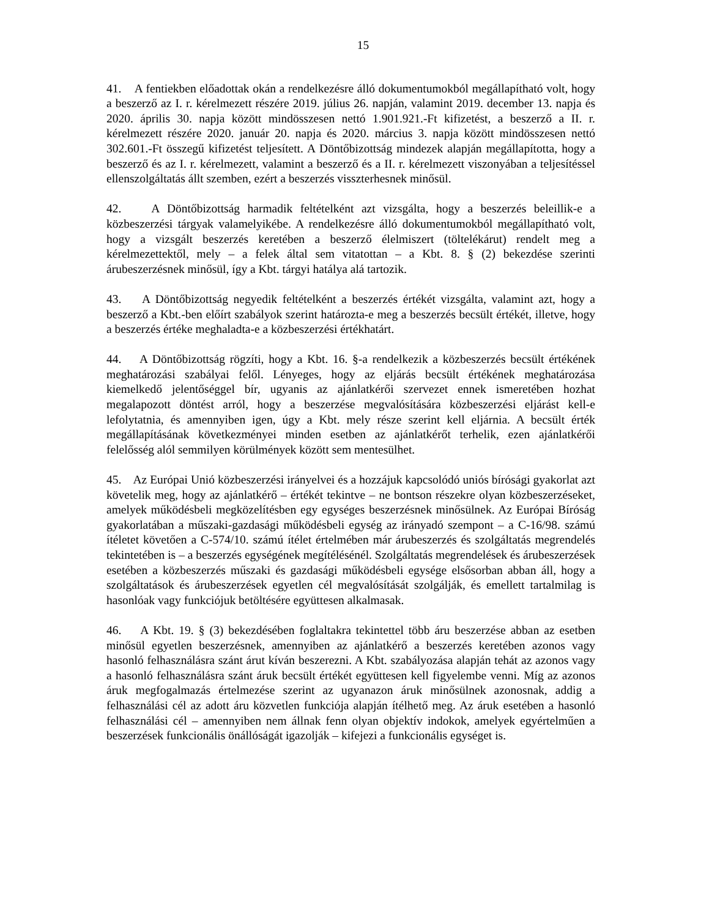15
41. A fentiekben előadottak okán a rendelkezésre álló dokumentumokból megállapítható volt, hogy a beszerző az I. r. kérelmezett részére 2019. július 26. napján, valamint 2019. december 13. napja és 2020. április 30. napja között mindösszesen nettó 1.901.921.-Ft kifizetést, a beszerző a II. r. kérelmezett részére 2020. január 20. napja és 2020. március 3. napja között mindösszesen nettó 302.601.-Ft összegű kifizetést teljesített. A Döntőbizottság mindezek alapján megállapította, hogy a beszerző és az I. r. kérelmezett, valamint a beszerző és a II. r. kérelmezett viszonyában a teljesítéssel ellenszolgáltatás állt szemben, ezért a beszerzés visszterhesnek minősül.
42. A Döntőbizottság harmadik feltételként azt vizsgálta, hogy a beszerzés beleillik-e a közbeszerzési tárgyak valamelyikébe. A rendelkezésre álló dokumentumokból megállapítható volt, hogy a vizsgált beszerzés keretében a beszerző élelmiszert (töltelékárut) rendelt meg a kérelmezettektől, mely – a felek által sem vitatottan – a Kbt. 8. § (2) bekezdése szerinti árubeszerzésnek minősül, így a Kbt. tárgyi hatálya alá tartozik.
43. A Döntőbizottság negyedik feltételként a beszerzés értékét vizsgálta, valamint azt, hogy a beszerző a Kbt.-ben előírt szabályok szerint határozta-e meg a beszerzés becsült értékét, illetve, hogy a beszerzés értéke meghaladta-e a közbeszerzési értékhatárt.
44. A Döntőbizottság rögzíti, hogy a Kbt. 16. §-a rendelkezik a közbeszerzés becsült értékének meghatározási szabályai felől. Lényeges, hogy az eljárás becsült értékének meghatározása kiemelkedő jelentőséggel bír, ugyanis az ajánlatkérői szervezet ennek ismeretében hozhat megalapozott döntést arról, hogy a beszerzése megvalósítására közbeszerzési eljárást kell-e lefolytatnia, és amennyiben igen, úgy a Kbt. mely része szerint kell eljárnia. A becsült érték megállapításának következményei minden esetben az ajánlatkérőt terhelik, ezen ajánlatkérői felelősség alól semmilyen körülmények között sem mentesülhet.
45. Az Európai Unió közbeszerzési irányelvei és a hozzájuk kapcsolódó uniós bírósági gyakorlat azt követelik meg, hogy az ajánlatkérő – értékét tekintve – ne bontson részekre olyan közbeszerzéseket, amelyek működésbeli megközelítésben egy egységes beszerzésnek minősülnek. Az Európai Bíróság gyakorlatában a műszaki-gazdasági működésbeli egység az irányadó szempont – a C-16/98. számú ítéletet követően a C-574/10. számú ítélet értelmében már árubeszerzés és szolgáltatás megrendelés tekintetében is – a beszerzés egységének megítélésénél. Szolgáltatás megrendelések és árubeszerzések esetében a közbeszerzés műszaki és gazdasági működésbeli egysége elsősorban abban áll, hogy a szolgáltatások és árubeszerzések egyetlen cél megvalósítását szolgálják, és emellett tartalmilag is hasonlóak vagy funkciójuk betöltésére együttesen alkalmasak.
46. A Kbt. 19. § (3) bekezdésében foglaltakra tekintettel több áru beszerzése abban az esetben minősül egyetlen beszerzésnek, amennyiben az ajánlatkérő a beszerzés keretében azonos vagy hasonló felhasználásra szánt árut kíván beszerezni. A Kbt. szabályozása alapján tehát az azonos vagy a hasonló felhasználásra szánt áruk becsült értékét együttesen kell figyelembe venni. Míg az azonos áruk megfogalmazás értelmezése szerint az ugyanazon áruk minősülnek azonosnak, addig a felhasználási cél az adott áru közvetlen funkciója alapján ítélhető meg. Az áruk esetében a hasonló felhasználási cél – amennyiben nem állnak fenn olyan objektív indokok, amelyek egyértelműen a beszerzések funkcionális önállóságát igazolják – kifejezi a funkcionális egységet is.